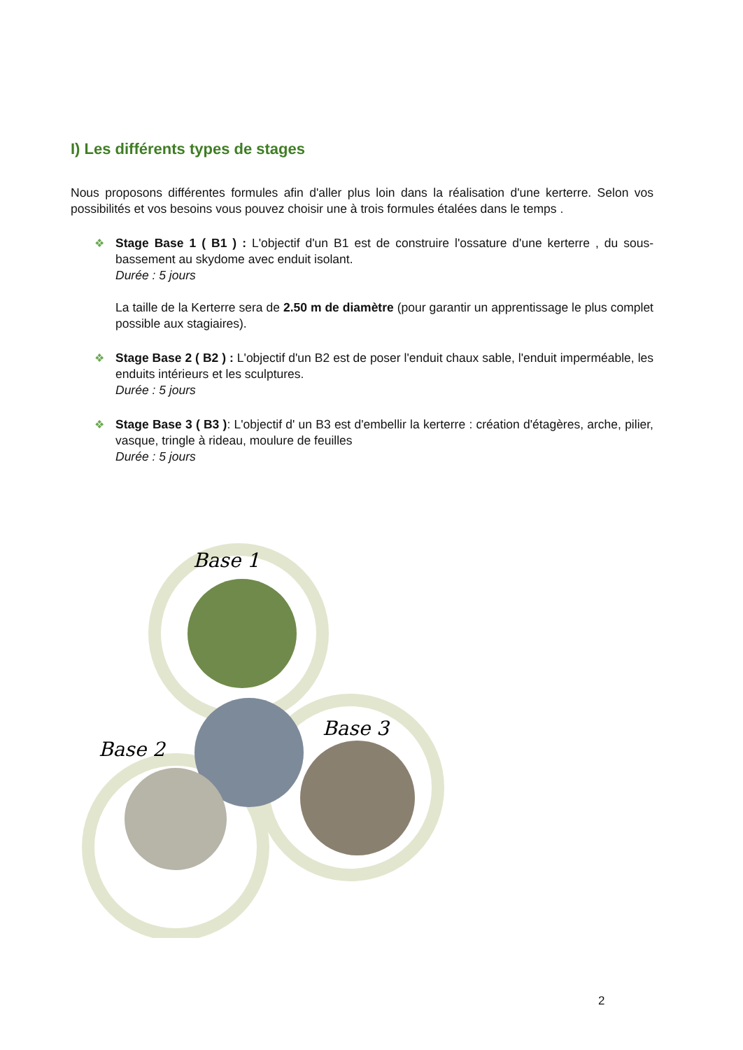I) Les différents types de stages
Nous proposons différentes formules afin d'aller plus loin dans la réalisation d'une kerterre. Selon vos possibilités et vos besoins vous pouvez choisir une à trois formules étalées dans le temps .
❖ Stage Base 1 ( B1 ) : L'objectif d'un B1 est de construire l'ossature d'une kerterre , du sous-bassement au skydome avec enduit isolant.
Durée : 5 jours
La taille de la Kerterre sera de 2.50 m de diamètre (pour garantir un apprentissage le plus complet possible aux stagiaires).
❖ Stage Base 2 ( B2 ) : L'objectif d'un B2 est de poser l'enduit chaux sable, l'enduit imperméable, les enduits intérieurs et les sculptures.
Durée : 5 jours
❖ Stage Base 3 ( B3 ): L'objectif d' un B3 est d'embellir la kerterre : création d'étagères, arche, pilier, vasque, tringle à rideau, moulure de feuilles
Durée : 5 jours
Base 1
Base 2
Base 3
2